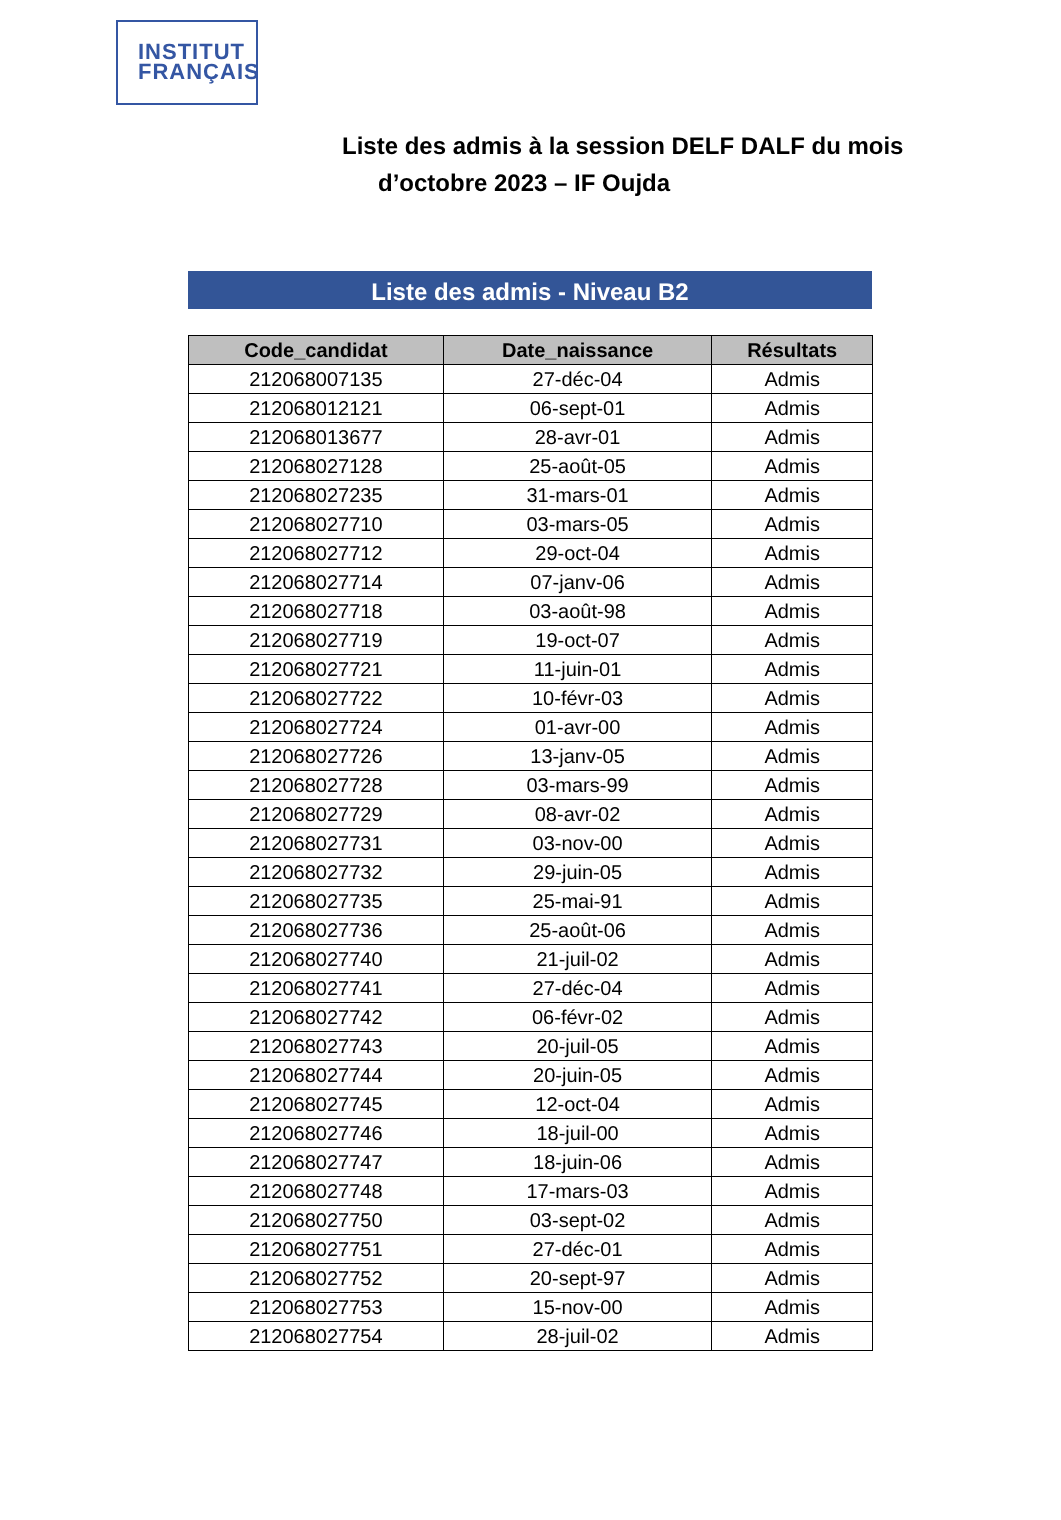INSTITUT
FRANÇAIS
Liste des admis à la session DELF DALF du mois
d’octobre 2023 – IF Oujda
Liste des admis - Niveau B2
| Code_candidat | Date_naissance | Résultats |
| --- | --- | --- |
| 212068007135 | 27-déc-04 | Admis |
| 212068012121 | 06-sept-01 | Admis |
| 212068013677 | 28-avr-01 | Admis |
| 212068027128 | 25-août-05 | Admis |
| 212068027235 | 31-mars-01 | Admis |
| 212068027710 | 03-mars-05 | Admis |
| 212068027712 | 29-oct-04 | Admis |
| 212068027714 | 07-janv-06 | Admis |
| 212068027718 | 03-août-98 | Admis |
| 212068027719 | 19-oct-07 | Admis |
| 212068027721 | 11-juin-01 | Admis |
| 212068027722 | 10-févr-03 | Admis |
| 212068027724 | 01-avr-00 | Admis |
| 212068027726 | 13-janv-05 | Admis |
| 212068027728 | 03-mars-99 | Admis |
| 212068027729 | 08-avr-02 | Admis |
| 212068027731 | 03-nov-00 | Admis |
| 212068027732 | 29-juin-05 | Admis |
| 212068027735 | 25-mai-91 | Admis |
| 212068027736 | 25-août-06 | Admis |
| 212068027740 | 21-juil-02 | Admis |
| 212068027741 | 27-déc-04 | Admis |
| 212068027742 | 06-févr-02 | Admis |
| 212068027743 | 20-juil-05 | Admis |
| 212068027744 | 20-juin-05 | Admis |
| 212068027745 | 12-oct-04 | Admis |
| 212068027746 | 18-juil-00 | Admis |
| 212068027747 | 18-juin-06 | Admis |
| 212068027748 | 17-mars-03 | Admis |
| 212068027750 | 03-sept-02 | Admis |
| 212068027751 | 27-déc-01 | Admis |
| 212068027752 | 20-sept-97 | Admis |
| 212068027753 | 15-nov-00 | Admis |
| 212068027754 | 28-juil-02 | Admis |